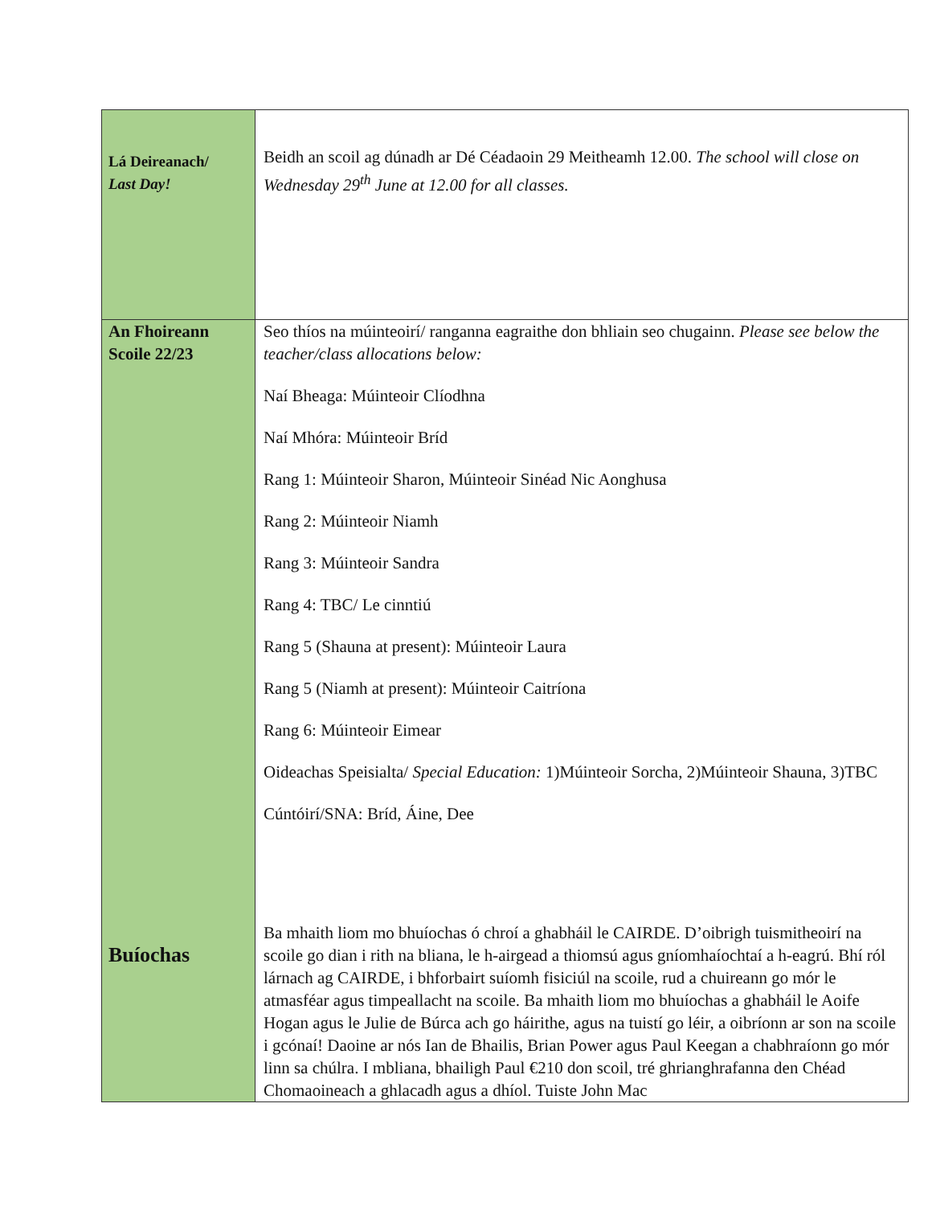| Lá Deireanach/ Last Day! | Beidh an scoil ag dúnadh ar Dé Céadaoin 29 Meitheamh 12.00. The school will close on Wednesday 29<sup>th</sup> June at 12.00 for all classes. |
| An Fhoireann Scoile 22/23 Buíochas | Seo thíos na múinteoirí/ ranganna eagraithe don bhliain seo chugainn. Please see below the teacher/class allocations below: Naí Bheaga: Múinteoir Clíodhna Naí Mhóra: Múinteoir Bríd Rang 1: Múinteoir Sharon, Múinteoir Sinéad Nic Aonghusa Rang 2: Múinteoir Niamh Rang 3: Múinteoir Sandra Rang 4: TBC/ Le cinntiú Rang 5 (Shauna at present): Múinteoir Laura Rang 5 (Niamh at present): Múinteoir Caitríona Rang 6: Múinteoir Eimear Oideachas Speisialta/ Special Education: 1)Múinteoir Sorcha, 2)Múinteoir Shauna, 3)TBC Cúntóirí/SNA: Bríd, Áine, Dee Ba mhaith liom mo bhuíochas ó chroí a ghabháil le CAIRDE. D’oibrigh tuismitheoirí na scoile go dian i rith na bliana, le h-airgead a thiomsú agus gníomhaíochtaí a h-eagrú. Bhí ról lárnach ag CAIRDE, i bhforbairt suíomh fisiciúl na scoile, rud a chuireann go mór le atmasféar agus timpeallacht na scoile. Ba mhaith liom mo bhuíochas a ghabháil le Aoife Hogan agus le Julie de Búrca ach go háirithe, agus na tuistí go léir, a oibríonn ar son na scoile i gcónaí! Daoine ar nós Ian de Bhailis, Brian Power agus Paul Keegan a chabhraíonn go mór linn sa chúlra. I mbliana, bhailigh Paul €210 don scoil, tré ghrianghrafanna den Chéad Chomaoineach a ghlacadh agus a dhíol. Tuiste John Mac |